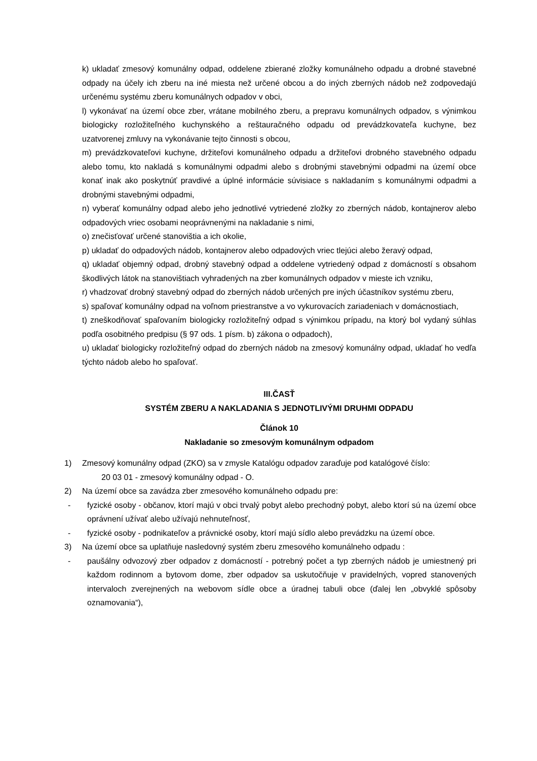k) ukladať zmesový komunálny odpad, oddelene zbierané zložky komunálneho odpadu a drobné stavebné odpady na účely ich zberu na iné miesta než určené obcou a do iných zberných nádob než zodpovedajú určenému systému zberu komunálnych odpadov v obci,
l) vykonávať na území obce zber, vrátane mobilného zberu, a prepravu komunálnych odpadov, s výnimkou biologicky rozložiteľného kuchynského a reštauračného odpadu od prevádzkovateľa kuchyne, bez uzatvorenej zmluvy na vykonávanie tejto činnosti s obcou,
m) prevádzkovateľovi kuchyne, držiteľovi komunálneho odpadu a držiteľovi drobného stavebného odpadu alebo tomu, kto nakladá s komunálnymi odpadmi alebo s drobnými stavebnými odpadmi na území obce konať inak ako poskytnúť pravdivé a úplné informácie súvisiace s nakladaním s komunálnymi odpadmi a drobnými stavebnými odpadmi,
n) vyberať komunálny odpad alebo jeho jednotlivé vytriedené zložky zo zberných nádob, kontajnerov alebo odpadových vriec osobami neoprávnenými na nakladanie s nimi,
o) znečisťovať určené stanovištia a ich okolie,
p) ukladať do odpadových nádob, kontajnerov alebo odpadových vriec tlejúci alebo žeravý odpad,
q) ukladať objemný odpad, drobný stavebný odpad a oddelene vytriedený odpad z domácností s obsahom škodlivých látok na stanovištiach vyhradených na zber komunálnych odpadov v mieste ich vzniku,
r) vhadzovať drobný stavebný odpad do zberných nádob určených pre iných účastníkov systému zberu,
s) spaľovať komunálny odpad na voľnom priestranstve a vo vykurovacích zariadeniach v domácnostiach,
t) zneškodňovať spaľovaním biologicky rozložiteľný odpad s výnimkou prípadu, na ktorý bol vydaný súhlas podľa osobitného predpisu (§ 97 ods. 1 písm. b) zákona o odpadoch),
u) ukladať biologicky rozložiteľný odpad do zberných nádob na zmesový komunálny odpad, ukladať ho vedľa týchto nádob alebo ho spaľovať.
III.ČASŤ
SYSTÉM ZBERU A NAKLADANIA S JEDNOTLIVÝMI DRUHMI ODPADU
Článok 10
Nakladanie so zmesovým komunálnym odpadom
1) Zmesový komunálny odpad (ZKO) sa v zmysle Katalógu odpadov zaraďuje pod katalógové číslo:
20 03 01 - zmesový komunálny odpad - O.
2) Na území obce sa zavádza zber zmesového komunálneho odpadu pre:
- fyzické osoby - občanov, ktorí majú v obci trvalý pobyt alebo prechodný pobyt, alebo ktorí sú na území obce oprávnení užívať alebo užívajú nehnuteľnosť,
- fyzické osoby - podnikateľov a právnické osoby, ktorí majú sídlo alebo prevádzku na území obce.
3) Na území obce sa uplatňuje nasledovný systém zberu zmesového komunálneho odpadu :
- paušálny odvozový zber odpadov z domácností - potrebný počet a typ zberných nádob je umiestnený pri každom rodinnom a bytovom dome, zber odpadov sa uskutočňuje v pravidelných, vopred stanovených intervaloch zverejnených na webovom sídle obce a úradnej tabuli obce (ďalej len „obvyklé spôsoby oznamovania“),